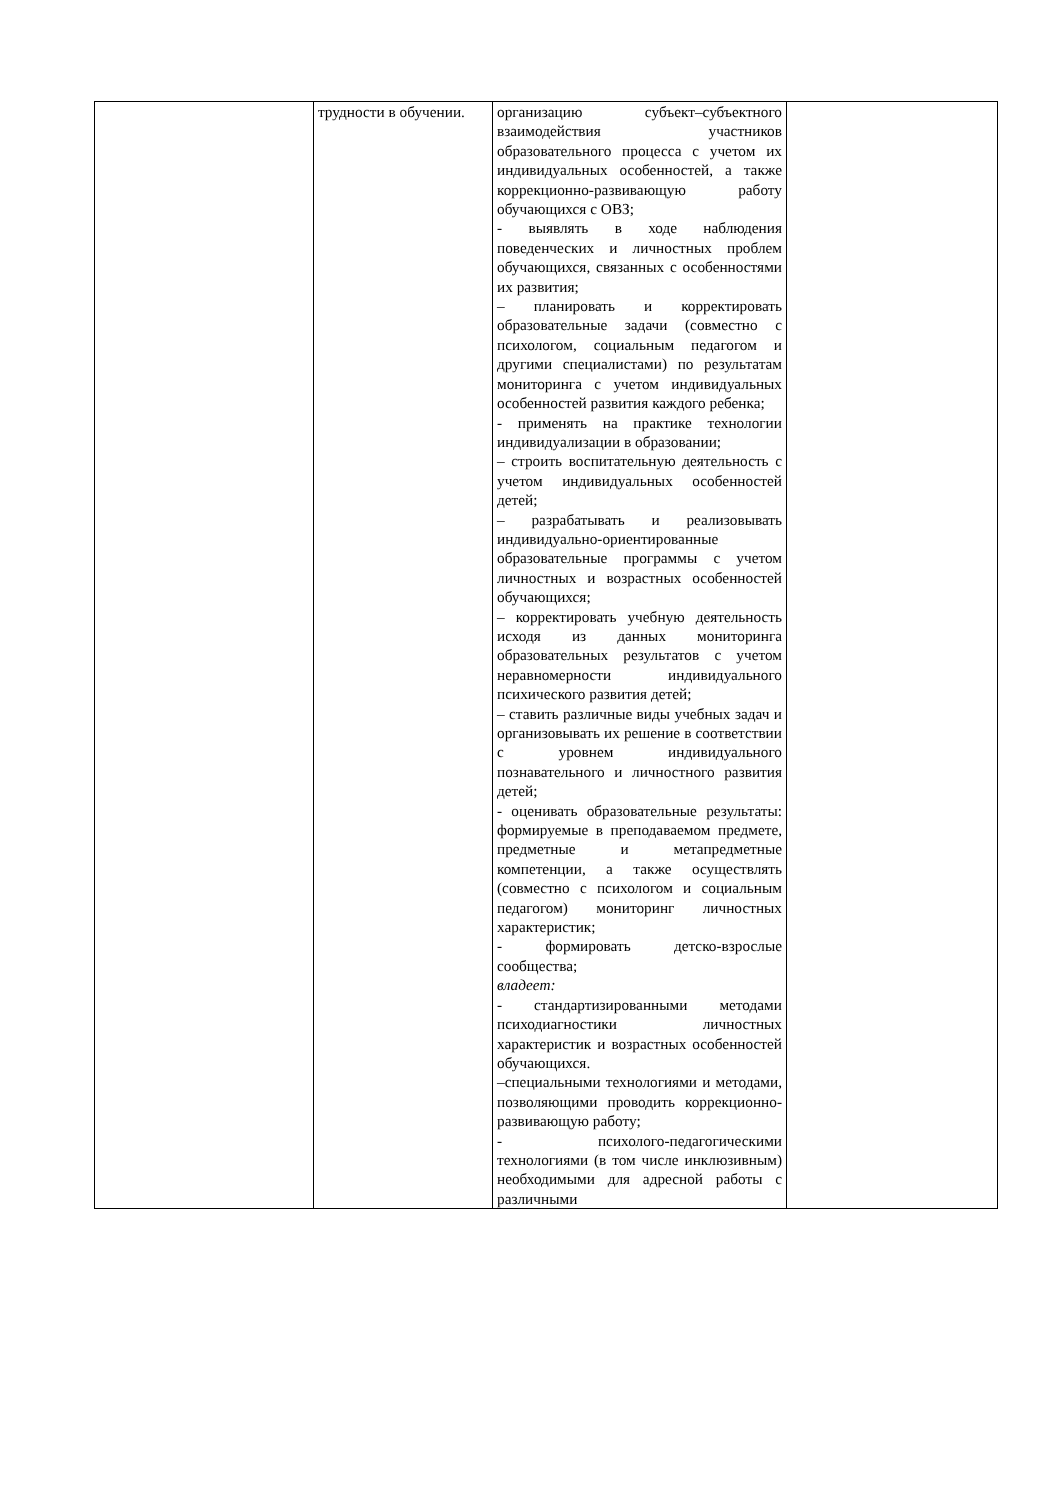| | трудности в обучении. | организацию субъект–субъектного взаимодействия участников образовательного процесса с учетом их индивидуальных особенностей, а также коррекционно-развивающую работу обучающихся с ОВЗ; - выявлять в ходе наблюдения поведенческих и личностных проблем обучающихся, связанных с особенностями их развития; – планировать и корректировать образовательные задачи (совместно с психологом, социальным педагогом и другими специалистами) по результатам мониторинга с учетом индивидуальных особенностей развития каждого ребенка; - применять на практике технологии индивидуализации в образовании; – строить воспитательную деятельность с учетом индивидуальных особенностей детей; – разрабатывать и реализовывать индивидуально-ориентированные образовательные программы с учетом личностных и возрастных особенностей обучающихся; – корректировать учебную деятельность исходя из данных мониторинга образовательных результатов с учетом неравномерности индивидуального психического развития детей; – ставить различные виды учебных задач и организовывать их решение в соответствии с уровнем индивидуального познавательного и личностного развития детей; - оценивать образовательные результаты: формируемые в преподаваемом предмете, предметные и метапредметные компетенции, а также осуществлять (совместно с психологом и социальным педагогом) мониторинг личностных характеристик; - формировать детско-взрослые сообщества; владеет: - стандартизированными методами психодиагностики личностных характеристик и возрастных особенностей обучающихся. –специальными технологиями и методами, позволяющими проводить коррекционно-развивающую работу; - психолого-педагогическими технологиями (в том числе инклюзивным) необходимыми для адресной работы с различными | |